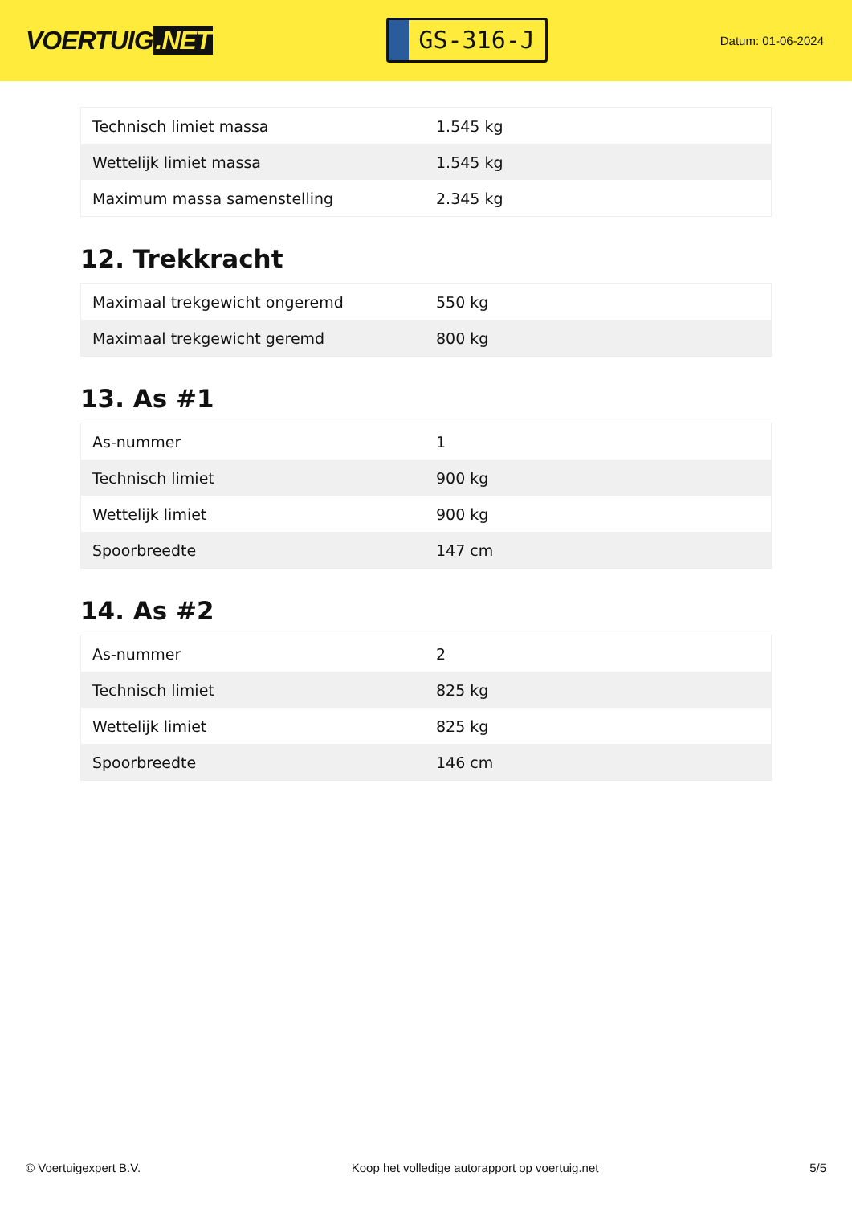VOERTUIG.NET
GS-316-J
Datum: 01-06-2024
| Technisch limiet massa | 1.545 kg |
| Wettelijk limiet massa | 1.545 kg |
| Maximum massa samenstelling | 2.345 kg |
12. Trekkracht
| Maximaal trekgewicht ongeremd | 550 kg |
| Maximaal trekgewicht geremd | 800 kg |
13. As #1
| As-nummer | 1 |
| Technisch limiet | 900 kg |
| Wettelijk limiet | 900 kg |
| Spoorbreedte | 147 cm |
14. As #2
| As-nummer | 2 |
| Technisch limiet | 825 kg |
| Wettelijk limiet | 825 kg |
| Spoorbreedte | 146 cm |
© Voertuigexpert B.V. Koop het volledige autorapport op voertuig.net 5/5